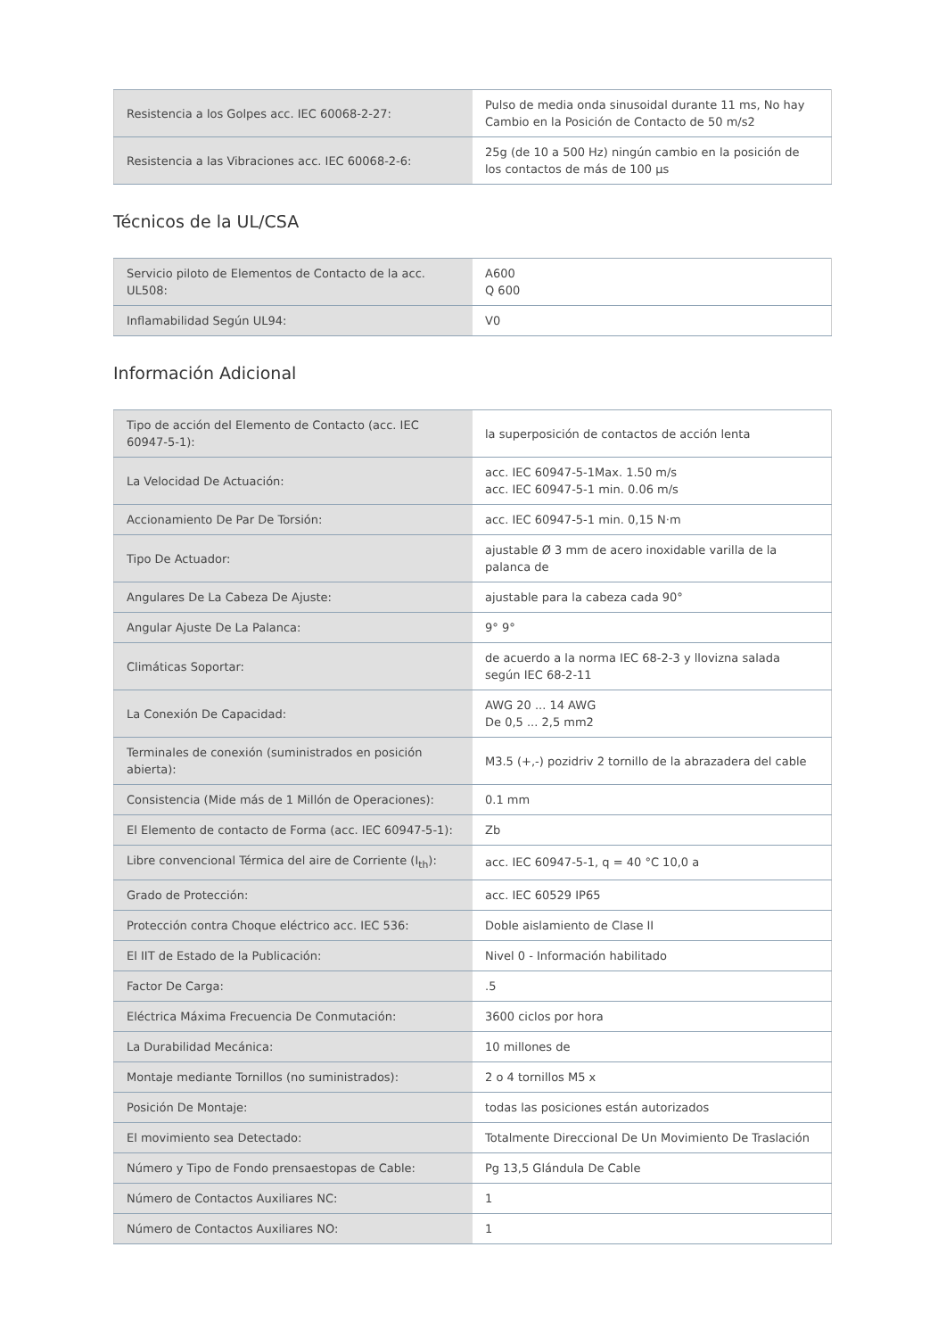| Resistencia a los Golpes acc. IEC 60068-2-27: | Pulso de media onda sinusoidal durante 11 ms, No hay Cambio en la Posición de Contacto de 50 m/s2 |
| Resistencia a las Vibraciones acc. IEC 60068-2-6: | 25g (de 10 a 500 Hz) ningún cambio en la posición de los contactos de más de 100 µs |
Técnicos de la UL/CSA
| Servicio piloto de Elementos de Contacto de la acc. UL508: | A600 Q 600 |
| Inflamabilidad Según UL94: | V0 |
Información Adicional
| Tipo de acción del Elemento de Contacto (acc. IEC 60947-5-1): | la superposición de contactos de acción lenta |
| La Velocidad De Actuación: | acc. IEC 60947-5-1Max. 1.50 m/s acc. IEC 60947-5-1 min. 0.06 m/s |
| Accionamiento De Par De Torsión: | acc. IEC 60947-5-1 min. 0,15 N·m |
| Tipo De Actuador: | ajustable Ø 3 mm de acero inoxidable varilla de la palanca de |
| Angulares De La Cabeza De Ajuste: | ajustable para la cabeza cada 90° |
| Angular Ajuste De La Palanca: | 9° 9° |
| Climáticas Soportar: | de acuerdo a la norma IEC 68-2-3 y llovizna salada según IEC 68-2-11 |
| La Conexión De Capacidad: | AWG 20 ... 14 AWG De 0,5 ... 2,5 mm2 |
| Terminales de conexión (suministrados en posición abierta): | M3.5 (+,-) pozidriv 2 tornillo de la abrazadera del cable |
| Consistencia (Mide más de 1 Millón de Operaciones): | 0.1 mm |
| El Elemento de contacto de Forma (acc. IEC 60947-5-1): | Zb |
| Libre convencional Térmica del aire de Corriente (I<sub>th</sub>): | acc. IEC 60947-5-1, q = 40 °C 10,0 a |
| Grado de Protección: | acc. IEC 60529 IP65 |
| Protección contra Choque eléctrico acc. IEC 536: | Doble aislamiento de Clase II |
| El IIT de Estado de la Publicación: | Nivel 0 - Información habilitado |
| Factor De Carga: | .5 |
| Eléctrica Máxima Frecuencia De Conmutación: | 3600 ciclos por hora |
| La Durabilidad Mecánica: | 10 millones de |
| Montaje mediante Tornillos (no suministrados): | 2 o 4 tornillos M5 x |
| Posición De Montaje: | todas las posiciones están autorizados |
| El movimiento sea Detectado: | Totalmente Direccional De Un Movimiento De Traslación |
| Número y Tipo de Fondo prensaestopas de Cable: | Pg 13,5 Glándula De Cable |
| Número de Contactos Auxiliares NC: | 1 |
| Número de Contactos Auxiliares NO: | 1 |